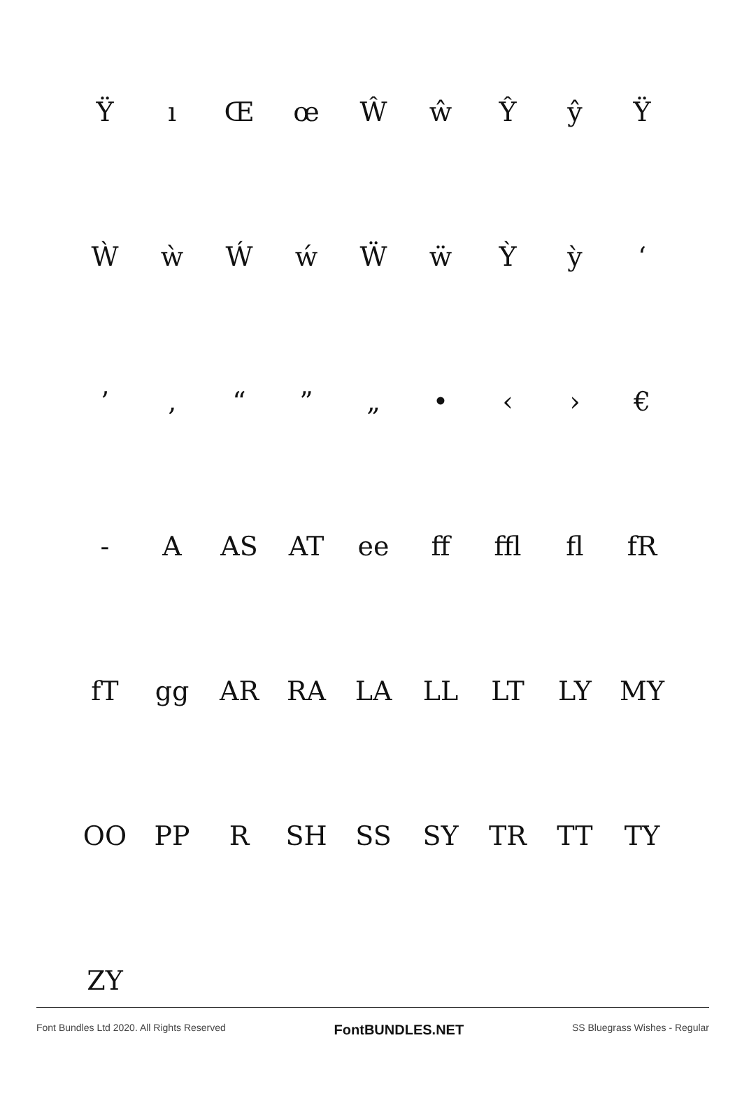| Ÿ | ı | Œ | œ | Ŵ | ŵ | Ŷ | ŷ | Ÿ |
| Ẁ | ẁ | Ẃ | ẃ | Ẅ | ẅ | Ỳ | ỳ | ‘ |
| ’ | ‚ | “ | ” | „ | • | ‹ | › | € |
| - | A | AS | AT | ee | ff | ffl | fl | fR |
| fT | gg | AR | RA | LA | LL | LT | LY | MY |
| OO | PP | R | SH | SS | SY | TR | TT | TY |
| ZY | | | | | | | | |
Font Bundles Ltd 2020. All Rights Reserved FontBUNDLES.NET SS Bluegrass Wishes - Regular